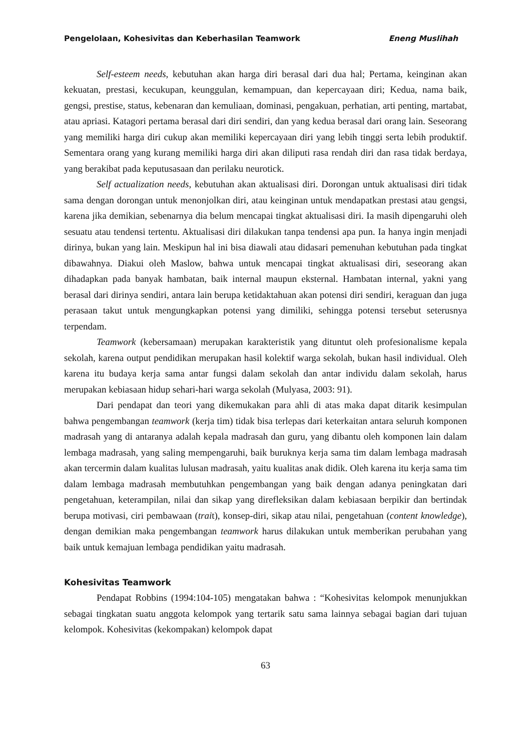Pengelolaan, Kohesivitas dan Keberhasilan Teamwork Eneng Muslihah
Self-esteem needs, kebutuhan akan harga diri berasal dari dua hal; Pertama, keinginan akan kekuatan, prestasi, kecukupan, keunggulan, kemampuan, dan kepercayaan diri; Kedua, nama baik, gengsi, prestise, status, kebenaran dan kemuliaan, dominasi, pengakuan, perhatian, arti penting, martabat, atau apriasi. Katagori pertama berasal dari diri sendiri, dan yang kedua berasal dari orang lain. Seseorang yang memiliki harga diri cukup akan memiliki kepercayaan diri yang lebih tinggi serta lebih produktif. Sementara orang yang kurang memiliki harga diri akan diliputi rasa rendah diri dan rasa tidak berdaya, yang berakibat pada keputusasaan dan perilaku neurotick.
Self actualization needs, kebutuhan akan aktualisasi diri. Dorongan untuk aktualisasi diri tidak sama dengan dorongan untuk menonjolkan diri, atau keinginan untuk mendapatkan prestasi atau gengsi, karena jika demikian, sebenarnya dia belum mencapai tingkat aktualisasi diri. Ia masih dipengaruhi oleh sesuatu atau tendensi tertentu. Aktualisasi diri dilakukan tanpa tendensi apa pun. Ia hanya ingin menjadi dirinya, bukan yang lain. Meskipun hal ini bisa diawali atau didasari pemenuhan kebutuhan pada tingkat dibawahnya. Diakui oleh Maslow, bahwa untuk mencapai tingkat aktualisasi diri, seseorang akan dihadapkan pada banyak hambatan, baik internal maupun eksternal. Hambatan internal, yakni yang berasal dari dirinya sendiri, antara lain berupa ketidaktahuan akan potensi diri sendiri, keraguan dan juga perasaan takut untuk mengungkapkan potensi yang dimiliki, sehingga potensi tersebut seterusnya terpendam.
Teamwork (kebersamaan) merupakan karakteristik yang dituntut oleh profesionalisme kepala sekolah, karena output pendidikan merupakan hasil kolektif warga sekolah, bukan hasil individual. Oleh karena itu budaya kerja sama antar fungsi dalam sekolah dan antar individu dalam sekolah, harus merupakan kebiasaan hidup sehari-hari warga sekolah (Mulyasa, 2003: 91).
Dari pendapat dan teori yang dikemukakan para ahli di atas maka dapat ditarik kesimpulan bahwa pengembangan teamwork (kerja tim) tidak bisa terlepas dari keterkaitan antara seluruh komponen madrasah yang di antaranya adalah kepala madrasah dan guru, yang dibantu oleh komponen lain dalam lembaga madrasah, yang saling mempengaruhi, baik buruknya kerja sama tim dalam lembaga madrasah akan tercermin dalam kualitas lulusan madrasah, yaitu kualitas anak didik. Oleh karena itu kerja sama tim dalam lembaga madrasah membutuhkan pengembangan yang baik dengan adanya peningkatan dari pengetahuan, keterampilan, nilai dan sikap yang direfleksikan dalam kebiasaan berpikir dan bertindak berupa motivasi, ciri pembawaan (trait), konsep-diri, sikap atau nilai, pengetahuan (content knowledge), dengan demikian maka pengembangan teamwork harus dilakukan untuk memberikan perubahan yang baik untuk kemajuan lembaga pendidikan yaitu madrasah.
Kohesivitas Teamwork
Pendapat Robbins (1994:104-105) mengatakan bahwa : “Kohesivitas kelompok menunjukkan sebagai tingkatan suatu anggota kelompok yang tertarik satu sama lainnya sebagai bagian dari tujuan kelompok. Kohesivitas (kekompakan) kelompok dapat
63